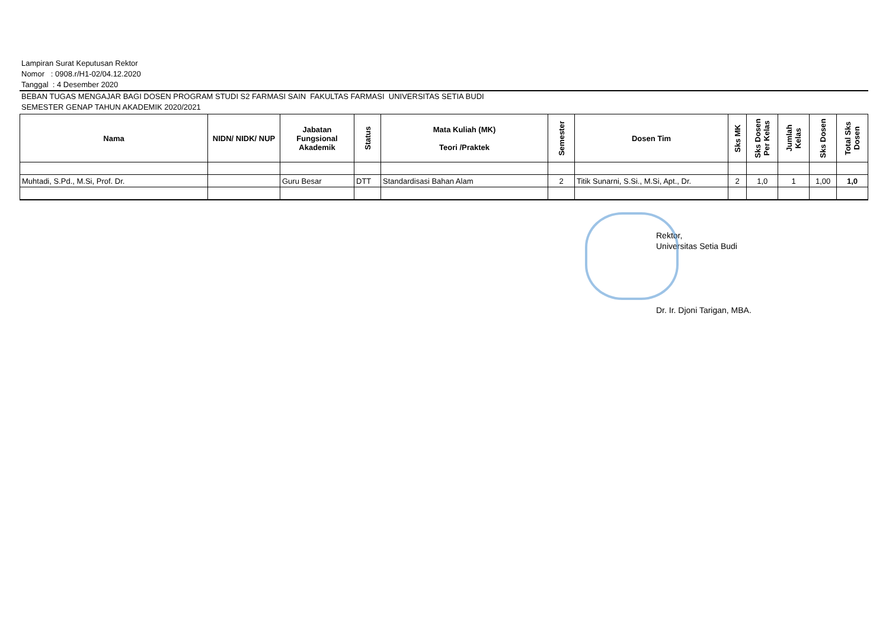Lampiran Surat Keputusan Rektor
Nomor : 0908.r/H1-02/04.12.2020
Tanggal : 4 Desember 2020
BEBAN TUGAS MENGAJAR BAGI DOSEN PROGRAM STUDI S2 FARMASI SAIN FAKULTAS FARMASI UNIVERSITAS SETIA BUDI
SEMESTER GENAP TAHUN AKADEMIK 2020/2021
| Nama | NIDN/ NIDK/ NUP | Jabatan Fungsional Akademik | Status | Mata Kuliah (MK) Teori /Praktek | Semester | Dosen Tim | Sks MK | Sks Dosen Per Kelas | Jumlah Kelas | Sks Dosen | Total Sks Dosen |
| --- | --- | --- | --- | --- | --- | --- | --- | --- | --- | --- | --- |
| Muhtadi, S.Pd., M.Si, Prof. Dr. | | Guru Besar | DTT | Standardisasi Bahan Alam | 2 | Titik Sunarni, S.Si., M.Si, Apt., Dr. | 2 | 1,0 | 1 | 1,00 | 1,0 |
Rektor,
Universitas Setia Budi
Dr. Ir. Djoni Tarigan, MBA.